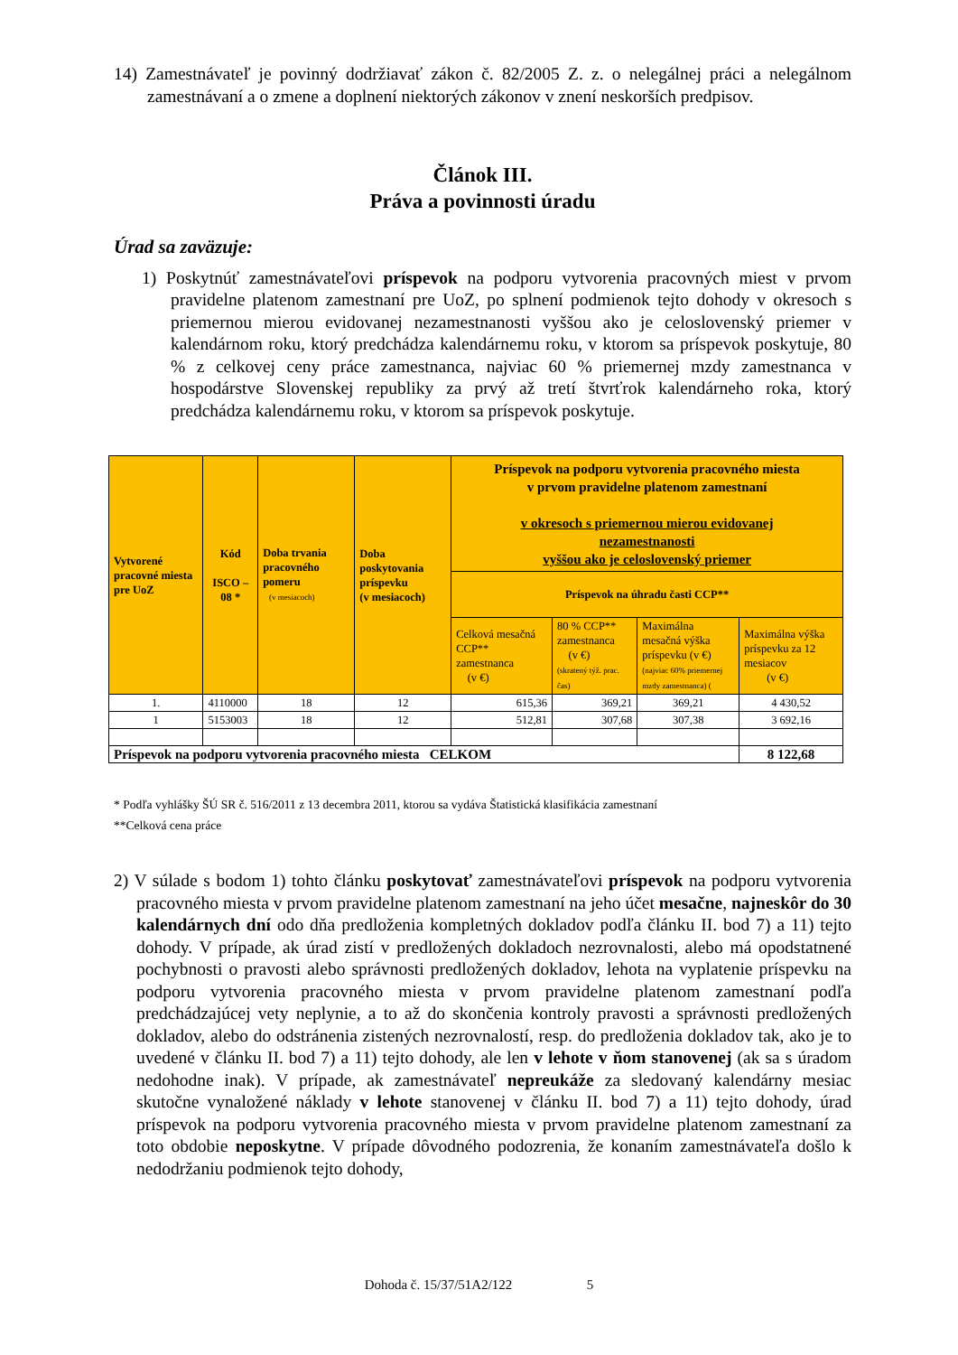14) Zamestnávateľ je povinný dodržiavať zákon č. 82/2005 Z. z. o nelegálnej práci a nelegálnom zamestnávaní a o zmene a doplnení niektorých zákonov v znení neskorších predpisov.
Článok III.
Práva a povinnosti úradu
Úrad sa zaväzuje:
1) Poskytnúť zamestnávateľovi príspevok na podporu vytvorenia pracovných miest v prvom pravidelne platenom zamestnaní pre UoZ, po splnení podmienok tejto dohody v okresoch s priemernou mierou evidovanej nezamestnanosti vyššou ako je celoslovenský priemer v kalendárnom roku, ktorý predchádza kalendárnemu roku, v ktorom sa príspevok poskytuje, 80 % z celkovej ceny práce zamestnanca, najviac 60 % priemernej mzdy zamestnanca v hospodárstve Slovenskej republiky za prvý až tretí štvrťrok kalendárneho roka, ktorý predchádza kalendárnemu roku, v ktorom sa príspevok poskytuje.
| Vytvorené pracovné miesta pre UoZ | Kód ISCO – 08 * | Doba trvania pracovného pomeru (v mesiacoch) | Doba poskytovania príspevku (v mesiacoch) | Príspevok na podporu vytvorenia pracovného miesta v prvom pravidelne platenom zamestnaní v okresoch s priemernou mierou evidovanej nezamestnanosti vyššou ako je celoslovenský priemer | | | |
| --- | --- | --- | --- | --- | --- | --- | --- |
| | | | | Príspevok na úhradu časti CCP** | | | |
| | | | | Celková mesačná CCP** zamestnanca (v €) | 80 % CCP** zamestnanca (v €) (skratený týž. prac. čas) | Maximálna mesačná výška príspevku (v €) (najviac 60% priemernej mzdy zamestnanca) ( | Maximálna výška príspevku za 12 mesiacov (v €) |
| 1. | 4110000 | 18 | 12 | 615,36 | 369,21 | 369,21 | 4 430,52 |
| 1 | 5153003 | 18 | 12 | 512,81 | 307,68 | 307,38 | 3 692,16 |
| Príspevok na podporu vytvorenia pracovného miesta CELKOM | | | | | | | 8 122,68 |
* Podľa vyhlášky ŠÚ SR č. 516/2011 z 13 decembra 2011, ktorou sa vydáva Štatistická klasifikácia zamestnaní
**Celková cena práce
2) V súlade s bodom 1) tohto článku poskytovať zamestnávateľovi príspevok na podporu vytvorenia pracovného miesta v prvom pravidelne platenom zamestnaní na jeho účet mesačne, najneskôr do 30 kalendárnych dní odo dňa predloženia kompletných dokladov podľa článku II. bod 7) a 11) tejto dohody. V prípade, ak úrad zistí v predložených dokladoch nezrovnalosti, alebo má opodstatnené pochybnosti o pravosti alebo správnosti predložených dokladov, lehota na vyplatenie príspevku na podporu vytvorenia pracovného miesta v prvom pravidelne platenom zamestnaní podľa predchádzajúcej vety neplynie, a to až do skončenia kontroly pravosti a správnosti predložených dokladov, alebo do odstránenia zistených nezrovnalostí, resp. do predloženia dokladov tak, ako je to uvedené v článku II. bod 7) a 11) tejto dohody, ale len v lehote v ňom stanovenej (ak sa s úradom nedohodne inak). V prípade, ak zamestnávateľ nepreukáže za sledovaný kalendárny mesiac skutočne vynaložené náklady v lehote stanovenej v článku II. bod 7) a 11) tejto dohody, úrad príspevok na podporu vytvorenia pracovného miesta v prvom pravidelne platenom zamestnaní za toto obdobie neposkytne. V prípade dôvodného podozrenia, že konaním zamestnávateľa došlo k nedodržaniu podmienok tejto dohody,
Dohoda č. 15/37/51A2/122 5